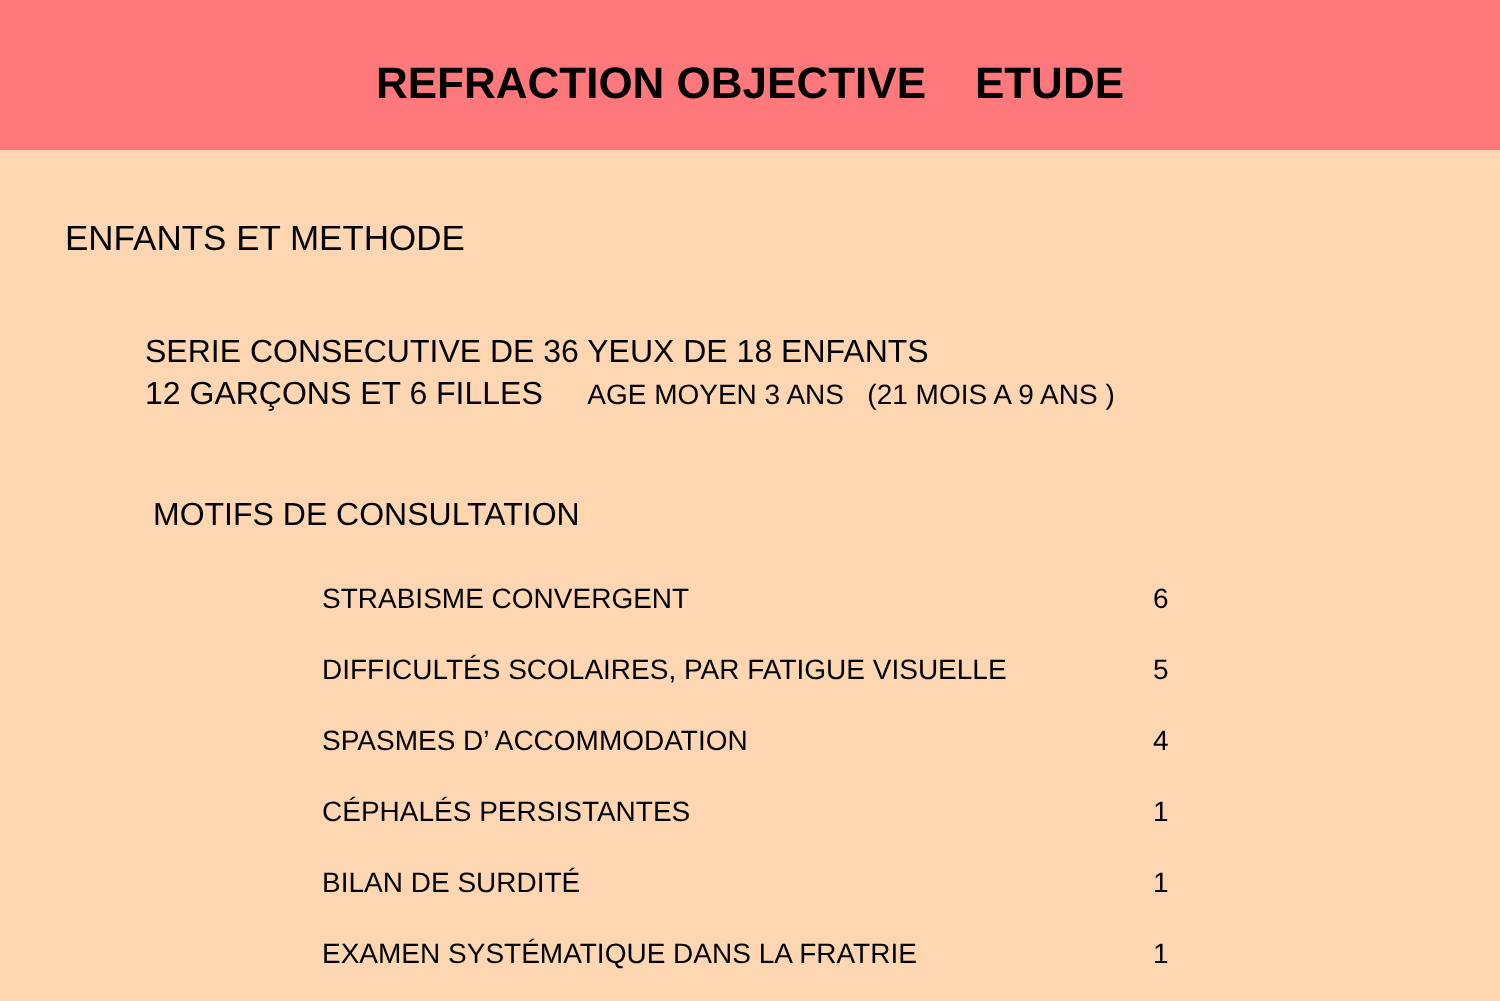REFRACTION OBJECTIVE ETUDE
ENFANTS ET METHODE
SERIE CONSECUTIVE DE 36 YEUX DE 18 ENFANTS
12 GARÇONS ET 6 FILLES AGE MOYEN 3 ANS (21 MOIS A 9 ANS )
MOTIFS DE CONSULTATION
| STRABISME CONVERGENT | 6 |
| DIFFICULTÉS SCOLAIRES, PAR FATIGUE VISUELLE | 5 |
| SPASMES D’ ACCOMMODATION | 4 |
| CÉPHALÉS PERSISTANTES | 1 |
| BILAN DE SURDITÉ | 1 |
| EXAMEN SYSTÉMATIQUE DANS LA FRATRIE | 1 |